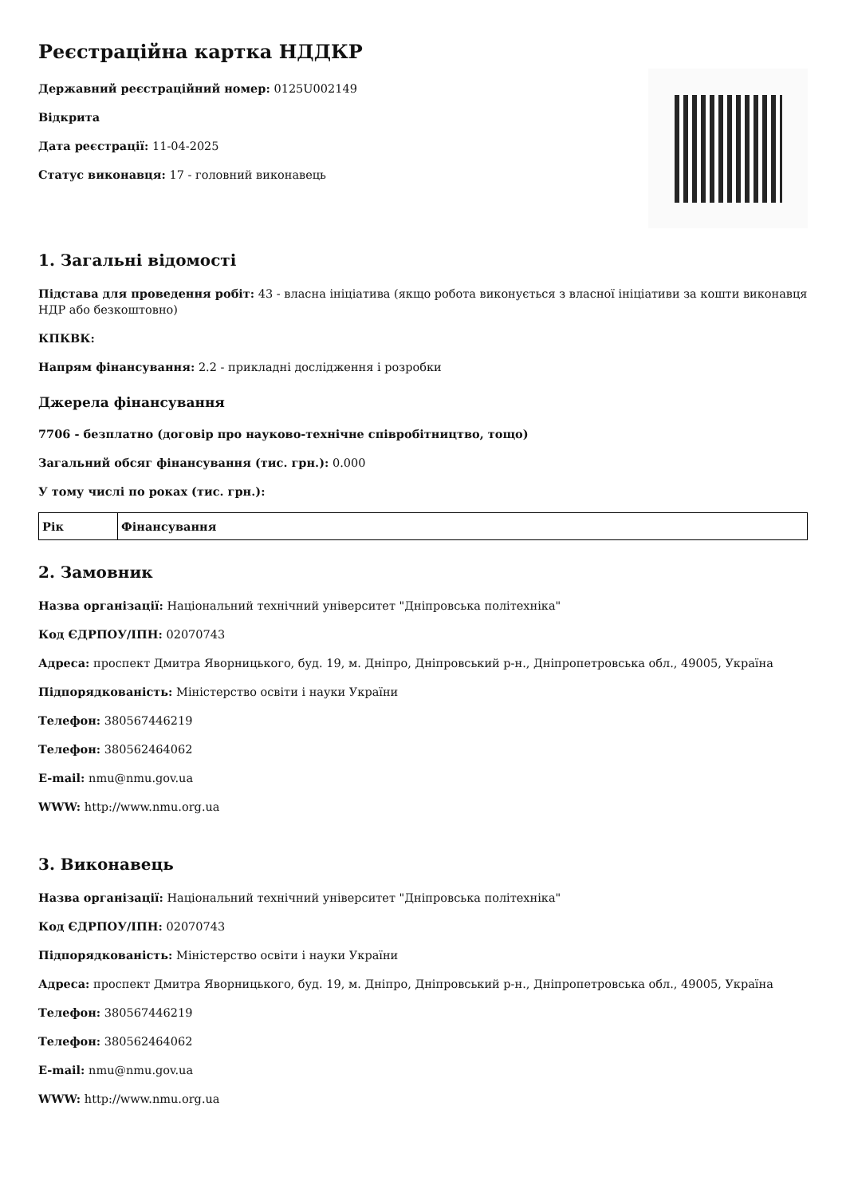Реєстраційна картка НДДКР
Державний реєстраційний номер: 0125U002149
Відкрита
Дата реєстрації: 11-04-2025
Статус виконавця: 17 - головний виконавець
1. Загальні відомості
Підстава для проведення робіт: 43 - власна ініціатива (якщо робота виконується з власної ініціативи за кошти виконавця НДР або безкоштовно)
КПКВК:
Напрям фінансування: 2.2 - прикладні дослідження і розробки
Джерела фінансування
7706 - безплатно (договір про науково-технічне співробітництво, тощо)
Загальний обсяг фінансування (тис. грн.): 0.000
У тому числі по роках (тис. грн.):
| Рік | Фінансування |
| --- | --- |
2. Замовник
Назва організації: Національний технічний університет "Дніпровська політехніка"
Код ЄДРПОУ/ІПН: 02070743
Адреса: проспект Дмитра Яворницького, буд. 19, м. Дніпро, Дніпровський р-н., Дніпропетровська обл., 49005, Україна
Підпорядкованість: Міністерство освіти і науки України
Телефон: 380567446219
Телефон: 380562464062
E-mail: nmu@nmu.gov.ua
WWW: http://www.nmu.org.ua
3. Виконавець
Назва організації: Національний технічний університет "Дніпровська політехніка"
Код ЄДРПОУ/ІПН: 02070743
Підпорядкованість: Міністерство освіти і науки України
Адреса: проспект Дмитра Яворницького, буд. 19, м. Дніпро, Дніпровський р-н., Дніпропетровська обл., 49005, Україна
Телефон: 380567446219
Телефон: 380562464062
E-mail: nmu@nmu.gov.ua
WWW: http://www.nmu.org.ua